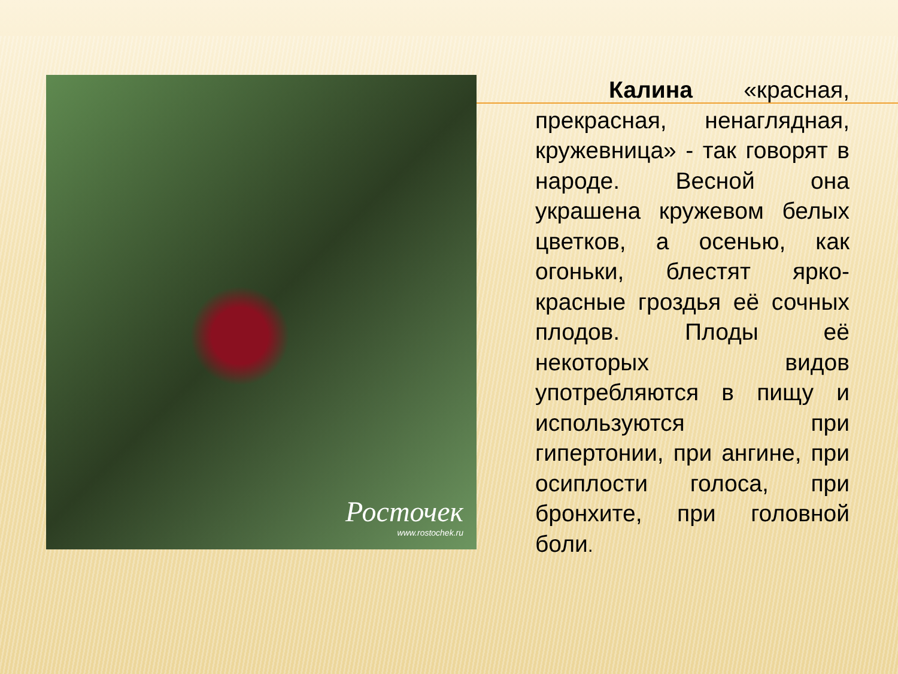Росточек
www.rostochek.ru
Калина «красная, прекрасная, ненаглядная, кружевница» - так говорят в народе. Весной она украшена кружевом белых цветков, а осенью, как огоньки, блестят ярко-красные гроздья её сочных плодов. Плоды её некоторых видов употребляются в пищу и используются при гипертонии, при ангине, при осиплости голоса, при бронхите, при головной боли.